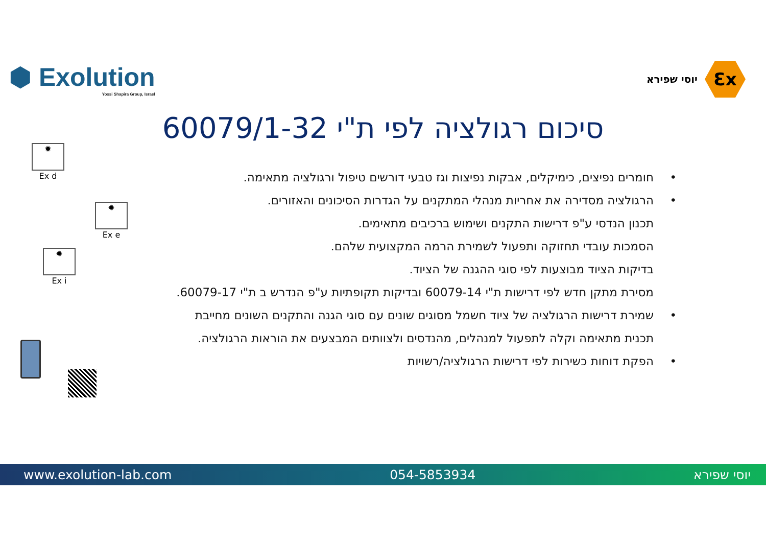⬢ Exolution
Yossi Shapira Group, Israel
יוסי שפירא
Ɛx
סיכום רגולציה לפי ת"י 60079/1-32
• חומרים נפיצים, כימיקלים, אבקות נפיצות וגז טבעי דורשים טיפול ורגולציה מתאימה.
• הרגולציה מסדירה את אחריות מנהלי המתקנים על הגדרות הסיכונים והאזורים.
תכנון הנדסי ע"פ דרישות התקנים ושימוש ברכיבים מתאימים.
הסמכות עובדי תחזוקה ותפעול לשמירת הרמה המקצועית שלהם.
בדיקות הציוד מבוצעות לפי סוגי ההגנה של הציוד.
מסירת מתקן חדש לפי דרישות ת"י 60079-14 ובדיקות תקופתיות ע"פ הנדרש ב ת"י 60079-17.
• שמירת דרישות הרגולציה של ציוד חשמל מסוגים שונים עם סוגי הגנה והתקנים השונים מחייבת
תכנית מתאימה וקלה לתפעול למנהלים, מהנדסים ולצוותים המבצעים את הוראות הרגולציה.
• הפקת דוחות כשירות לפי דרישות הרגולציה/רשויות
✹
Ex d
✹
Ex e
✹
Ex i
www.exolution-lab.com 054-5853934 יוסי שפירא